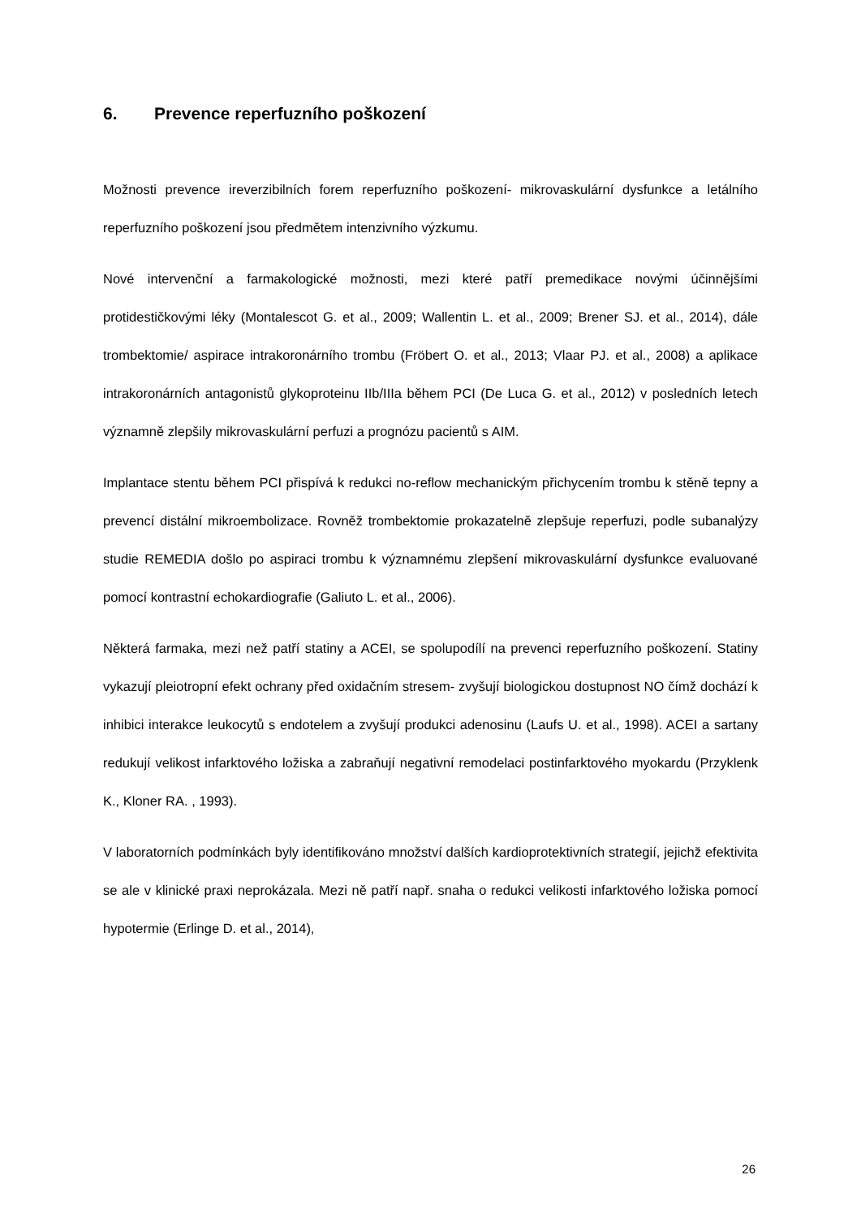6. Prevence reperfuzního poškození
Možnosti prevence ireverzibilních forem reperfuzního poškození- mikrovaskulární dysfunkce a letálního reperfuzního poškození jsou předmětem intenzivního výzkumu.
Nové intervenční a farmakologické možnosti, mezi které patří premedikace novými účinnějšími protidestičkovými léky (Montalescot G. et al., 2009; Wallentin L. et al., 2009; Brener SJ. et al., 2014), dále trombektomie/ aspirace intrakoronárního trombu (Fröbert O. et al., 2013; Vlaar PJ. et al., 2008) a aplikace intrakoronárních antagonistů glykoproteinu IIb/IIIa během PCI (De Luca G. et al., 2012) v posledních letech významně zlepšily mikrovaskulární perfuzi a prognózu pacientů s AIM.
Implantace stentu během PCI přispívá k redukci no-reflow mechanickým přichycením trombu k stěně tepny a prevencí distální mikroembolizace. Rovněž trombektomie prokazatelně zlepšuje reperfuzi, podle subanalýzy studie REMEDIA došlo po aspiraci trombu k významnému zlepšení mikrovaskulární dysfunkce evaluované pomocí kontrastní echokardiografie (Galiuto L. et al., 2006).
Některá farmaka, mezi než patří statiny a ACEI, se spolupodílí na prevenci reperfuzního poškození. Statiny vykazují pleiotropní efekt ochrany před oxidačním stresem- zvyšují biologickou dostupnost NO čímž dochází k inhibici interakce leukocytů s endotelem a zvyšují produkci adenosinu (Laufs U. et al., 1998). ACEI a sartany redukují velikost infarktového ložiska a zabraňují negativní remodelaci postinfarktového myokardu (Przyklenk K., Kloner RA. , 1993).
V laboratorních podmínkách byly identifikováno množství dalších kardioprotektivních strategií, jejichž efektivita se ale v klinické praxi neprokázala. Mezi ně patří např. snaha o redukci velikosti infarktového ložiska pomocí hypotermie (Erlinge D. et al., 2014),
26